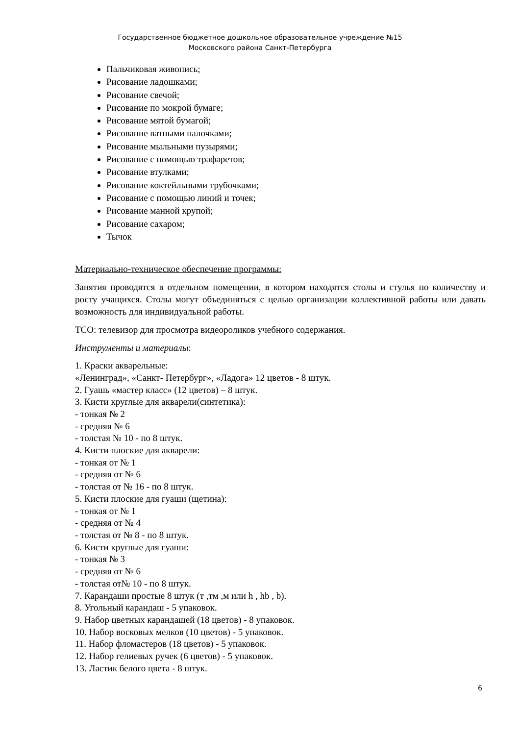Государственное бюджетное дошкольное образовательное учреждение №15
Московского района Санкт-Петербурга
Пальчиковая живопись;
Рисование ладошками;
Рисование свечой;
Рисование по мокрой бумаге;
Рисование мятой бумагой;
Рисование ватными палочками;
Рисование мыльными пузырями;
Рисование с помощью трафаретов;
Рисование втулками;
Рисование коктейльными трубочками;
Рисование с помощью линий и точек;
Рисование манной крупой;
Рисование сахаром;
Тычок
Материально-техническое обеспечение программы:
Занятия проводятся в отдельном помещении, в котором находятся столы и стулья по количеству и росту учащихся. Столы могут объединяться с целью организации коллективной работы или давать возможность для индивидуальной работы.
ТСО: телевизор для просмотра видеороликов учебного содержания.
Инструменты и материалы:
1. Краски акварельные:
«Ленинград», «Санкт- Петербург», «Ладога» 12 цветов - 8 штук.
2. Гуашь «мастер класс» (12 цветов) – 8 штук.
3. Кисти круглые для акварели(синтетика):
- тонкая № 2
- средняя № 6
- толстая № 10 - по 8 штук.
4. Кисти плоские для акварели:
- тонкая от № 1
- средняя от № 6
- толстая от № 16 - по 8 штук.
5. Кисти плоские для гуаши (щетина):
- тонкая от № 1
- средняя от № 4
- толстая от № 8 - по 8 штук.
6. Кисти круглые для гуаши:
- тонкая № 3
- средняя от № 6
- толстая от№ 10 - по 8 штук.
7. Карандаши простые 8 штук (т ,тм ,м или h , hb , b).
8. Угольный карандаш - 5 упаковок.
9. Набор цветных карандашей (18 цветов) - 8 упаковок.
10. Набор восковых мелков (10 цветов) - 5 упаковок.
11. Набор фломастеров (18 цветов) - 5 упаковок.
12. Набор гелиевых ручек (6 цветов) - 5 упаковок.
13. Ластик белого цвета - 8 штук.
6